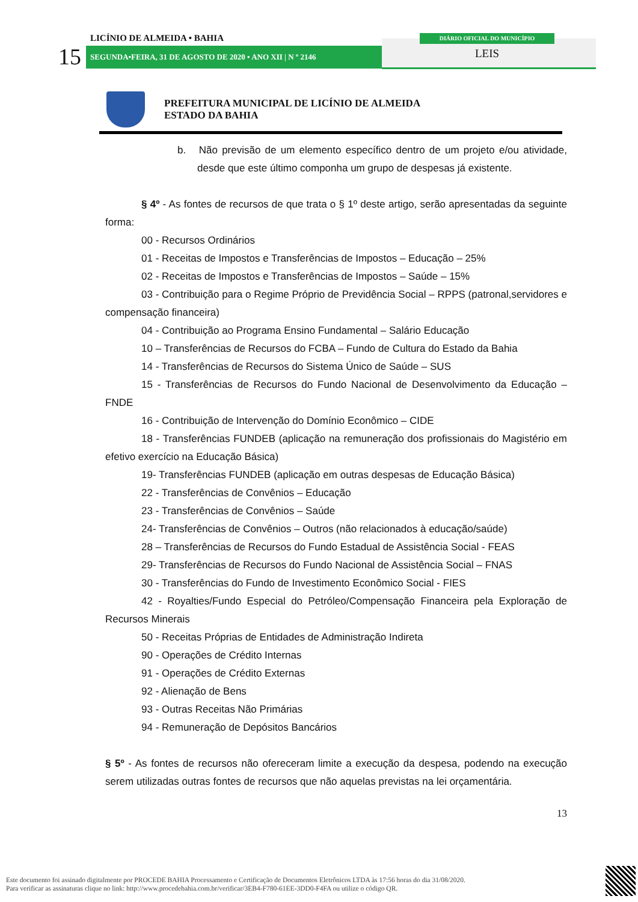LICÍNIO DE ALMEIDA • BAHIA
15 SEGUNDA•FEIRA, 31 DE AGOSTO DE 2020 • ANO XII | N º 2146
DIÁRIO OFICIAL DO MUNICÍPIO
LEIS
PREFEITURA MUNICIPAL DE LICÍNIO DE ALMEIDA
ESTADO DA BAHIA
b. Não previsão de um elemento específico dentro de um projeto e/ou atividade, desde que este último componha um grupo de despesas já existente.
§ 4º - As fontes de recursos de que trata o § 1º deste artigo, serão apresentadas da seguinte forma:
00 - Recursos Ordinários
01 - Receitas de Impostos e Transferências de Impostos – Educação – 25%
02 - Receitas de Impostos e Transferências de Impostos – Saúde – 15%
03 - Contribuição para o Regime Próprio de Previdência Social – RPPS (patronal,servidores e compensação financeira)
04 - Contribuição ao Programa Ensino Fundamental – Salário Educação
10 – Transferências de Recursos do FCBA – Fundo de Cultura do Estado da Bahia
14 - Transferências de Recursos do Sistema Único de Saúde – SUS
15 - Transferências de Recursos do Fundo Nacional de Desenvolvimento da Educação – FNDE
16 - Contribuição de Intervenção do Domínio Econômico – CIDE
18 - Transferências FUNDEB (aplicação na remuneração dos profissionais do Magistério em efetivo exercício na Educação Básica)
19- Transferências FUNDEB (aplicação em outras despesas de Educação Básica)
22 - Transferências de Convênios – Educação
23 - Transferências de Convênios – Saúde
24- Transferências de Convênios – Outros (não relacionados à educação/saúde)
28 – Transferências de Recursos do Fundo Estadual de Assistência Social - FEAS
29- Transferências de Recursos do Fundo Nacional de Assistência Social – FNAS
30 - Transferências do Fundo de Investimento Econômico Social - FIES
42 - Royalties/Fundo Especial do Petróleo/Compensação Financeira pela Exploração de Recursos Minerais
50 - Receitas Próprias de Entidades de Administração Indireta
90 - Operações de Crédito Internas
91 - Operações de Crédito Externas
92 - Alienação de Bens
93 - Outras Receitas Não Primárias
94 - Remuneração de Depósitos Bancários
§ 5º - As fontes de recursos não ofereceram limite a execução da despesa, podendo na execução serem utilizadas outras fontes de recursos que não aquelas previstas na lei orçamentária.
13
Este documento foi assinado digitalmente por PROCEDE BAHIA Processamento e Certificação de Documentos Eletrônicos LTDA às 17:56 horas do dia 31/08/2020.
Para verificar as assinaturas clique no link: http://www.procedebahia.com.br/verificar/3EB4-F780-61EE-3DD0-F4FA ou utilize o código QR.